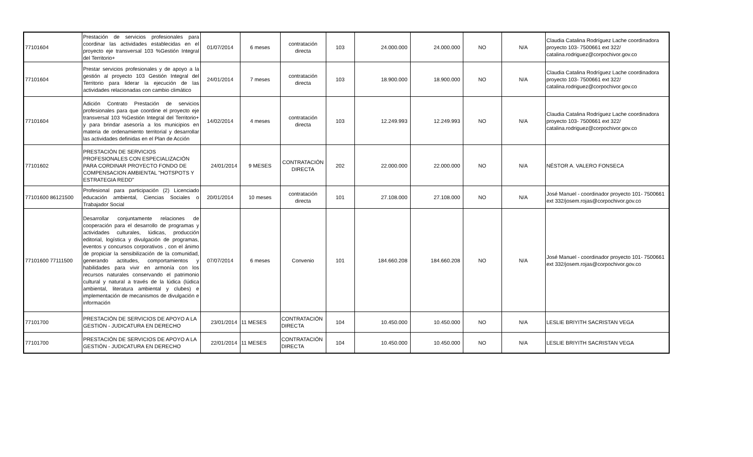| 77101604 | Prestación de servicios profesionales para coordinar las actividades establecidas en el proyecto eje transversal 103 %Gestión Integral del Territorio+ | 01/07/2014 | 6 meses | contratación directa | 103 | 24.000.000 | 24.000.000 | NO | N/A | Claudia Catalina Rodríguez Lache coordinadora proyecto 103- 7500661 ext 322/ catalina.rodriguez@corpochivor.gov.co |
| 77101604 | Prestar servicios profesionales y de apoyo a la gestión al proyecto 103 Gestión Integral del Territorio para liderar la ejecución de las actividades relacionadas con cambio climático | 24/01/2014 | 7 meses | contratación directa | 103 | 18.900.000 | 18.900.000 | NO | N/A | Claudia Catalina Rodríguez Lache coordinadora proyecto 103- 7500661 ext 322/ catalina.rodriguez@corpochivor.gov.co |
| 77101604 | Adición Contrato Prestación de servicios profesionales para que coordine el proyecto eje transversal 103 %Gestión Integral del Territorio+ y para brindar asesoría a los municipios en materia de ordenamiento territorial y desarrollar las actividades definidas en el Plan de Acción | 14/02/2014 | 4 meses | contratación directa | 103 | 12.249.993 | 12.249.993 | NO | N/A | Claudia Catalina Rodríguez Lache coordinadora proyecto 103- 7500661 ext 322/ catalina.rodriguez@corpochivor.gov.co |
| 77101602 | PRESTACIÓN DE SERVICIOS PROFESIONALES CON ESPECIALIZACIÓN PARA CORDINAR PROYECTO FONDO DE COMPENSACION AMBIENTAL "HOTSPOTS Y ESTRATEGIA REDD" | 24/01/2014 | 9 MESES | CONTRATACIÓN DIRECTA | 202 | 22.000.000 | 22.000.000 | NO | N/A | NÉSTOR A. VALERO FONSECA |
| 77101600 86121500 | Profesional para participación (2) Licenciado educación ambiental, Ciencias Sociales o Trabajador Social | 20/01/2014 | 10 meses | contratación directa | 101 | 27.108.000 | 27.108.000 | NO | N/A | José Manuel - coordinador proyecto 101- 7500661 ext 332/josem.rojas@corpochivor.gov.co |
| 77101600 77111500 | Desarrollar conjuntamente relaciones de cooperación para el desarrollo de programas y actividades culturales, lúdicas, producción editorial, logística y divulgación de programas, eventos y concursos corporativos , con el ánimo de propiciar la sensibilización de la comunidad, generando actitudes, comportamientos y habilidades para vivir en armonía con los recursos naturales conservando el patrimonio cultural y natural a través de la lúdica (lúdica ambiental, literatura ambiental y clubes) e implementación de mecanismos de divulgación e información | 07/07/2014 | 6 meses | Convenio | 101 | 184.660.208 | 184.660.208 | NO | N/A | José Manuel - coordinador proyecto 101- 7500661 ext 332/josem.rojas@corpochivor.gov.co |
| 77101700 | PRESTACIÓN DE SERVICIOS DE APOYO A LA GESTIÓN - JUDICATURA EN DERECHO | 23/01/2014 | 11 MESES | CONTRATACIÓN DIRECTA | 104 | 10.450.000 | 10.450.000 | NO | N/A | LESLIE BRIYITH SACRISTAN VEGA |
| 77101700 | PRESTACIÓN DE SERVICIOS DE APOYO A LA GESTIÓN - JUDICATURA EN DERECHO | 22/01/2014 | 11 MESES | CONTRATACIÓN DIRECTA | 104 | 10.450.000 | 10.450.000 | NO | N/A | LESLIE BRIYITH SACRISTAN VEGA |